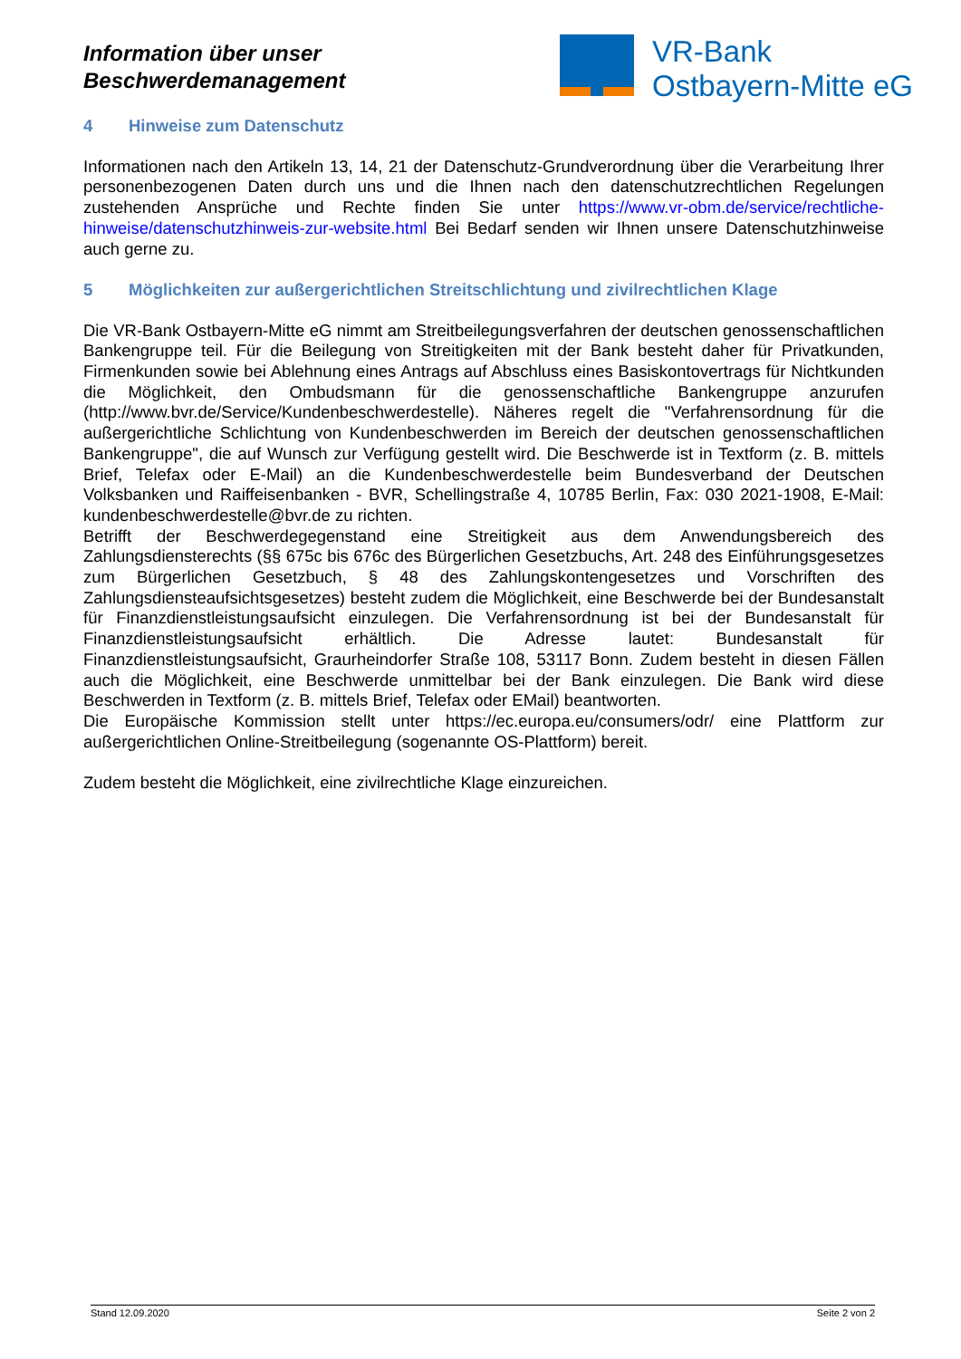Information über unser
Beschwerdemanagement
VR-Bank
Ostbayern-Mitte eG
4 Hinweise zum Datenschutz
Informationen nach den Artikeln 13, 14, 21 der Datenschutz-Grundverordnung über die Verarbeitung Ihrer personenbezogenen Daten durch uns und die Ihnen nach den datenschutzrechtlichen Regelungen zustehenden Ansprüche und Rechte finden Sie unter https://www.vr-obm.de/service/rechtliche-hinweise/datenschutzhinweis-zur-website.html Bei Bedarf senden wir Ihnen unsere Datenschutzhinweise auch gerne zu.
5 Möglichkeiten zur außergerichtlichen Streitschlichtung und zivilrechtlichen Klage
Die VR-Bank Ostbayern-Mitte eG nimmt am Streitbeilegungsverfahren der deutschen genossenschaftlichen Bankengruppe teil. Für die Beilegung von Streitigkeiten mit der Bank besteht daher für Privatkunden, Firmenkunden sowie bei Ablehnung eines Antrags auf Abschluss eines Basiskontovertrags für Nichtkunden die Möglichkeit, den Ombudsmann für die genossenschaftliche Bankengruppe anzurufen (http://www.bvr.de/Service/Kundenbeschwerdestelle). Näheres regelt die "Verfahrensordnung für die außergerichtliche Schlichtung von Kundenbeschwerden im Bereich der deutschen genossenschaftlichen Bankengruppe", die auf Wunsch zur Verfügung gestellt wird. Die Beschwerde ist in Textform (z. B. mittels Brief, Telefax oder E-Mail) an die Kundenbeschwerdestelle beim Bundesverband der Deutschen Volksbanken und Raiffeisenbanken - BVR, Schellingstraße 4, 10785 Berlin, Fax: 030 2021-1908, E-Mail: kundenbeschwerdestelle@bvr.de zu richten.
Betrifft der Beschwerdegegenstand eine Streitigkeit aus dem Anwendungsbereich des Zahlungsdiensterechts (§§ 675c bis 676c des Bürgerlichen Gesetzbuchs, Art. 248 des Einführungsgesetzes zum Bürgerlichen Gesetzbuch, § 48 des Zahlungskontengesetzes und Vorschriften des Zahlungsdiensteaufsichtsgesetzes) besteht zudem die Möglichkeit, eine Beschwerde bei der Bundesanstalt für Finanzdienstleistungsaufsicht einzulegen. Die Verfahrensordnung ist bei der Bundesanstalt für Finanzdienstleistungsaufsicht erhältlich. Die Adresse lautet: Bundesanstalt für Finanzdienstleistungsaufsicht, Graurheindorfer Straße 108, 53117 Bonn. Zudem besteht in diesen Fällen auch die Möglichkeit, eine Beschwerde unmittelbar bei der Bank einzulegen. Die Bank wird diese Beschwerden in Textform (z. B. mittels Brief, Telefax oder EMail) beantworten.
Die Europäische Kommission stellt unter https://ec.europa.eu/consumers/odr/ eine Plattform zur außergerichtlichen Online-Streitbeilegung (sogenannte OS-Plattform) bereit.
Zudem besteht die Möglichkeit, eine zivilrechtliche Klage einzureichen.
Stand 12.09.2020 Seite 2 von 2